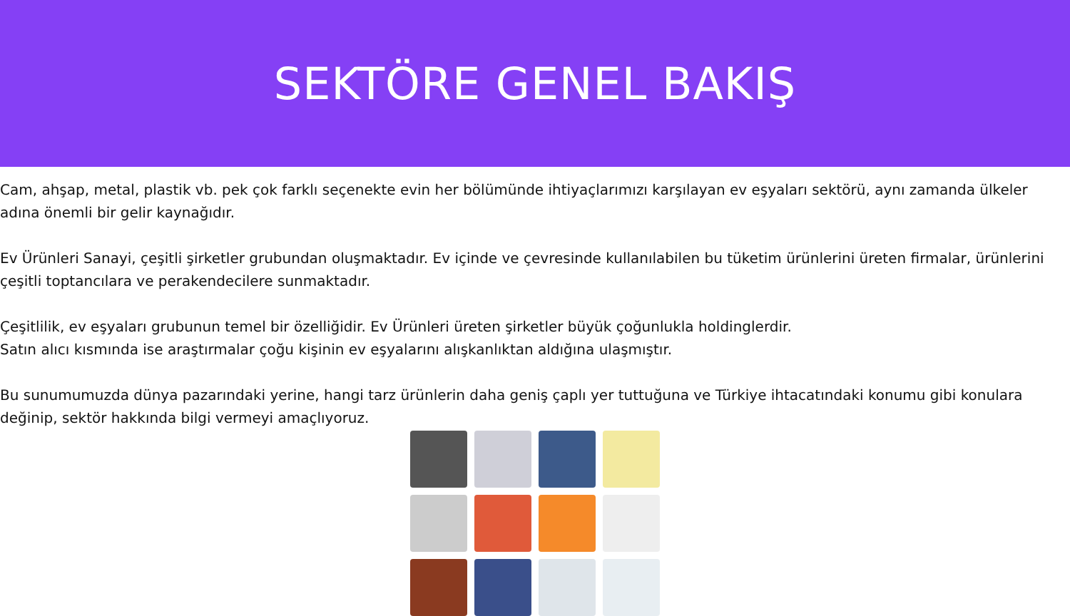SEKTÖRE GENEL BAKIŞ
Cam, ahşap, metal, plastik vb. pek çok farklı seçenekte evin her bölümünde ihtiyaçlarımızı karşılayan ev eşyaları sektörü, aynı zamanda ülkeler adına önemli bir gelir kaynağıdır.
Ev Ürünleri Sanayi, çeşitli şirketler grubundan oluşmaktadır. Ev içinde ve çevresinde kullanılabilen bu tüketim ürünlerini üreten firmalar, ürünlerini çeşitli toptancılara ve perakendecilere sunmaktadır.
Çeşitlilik, ev eşyaları grubunun temel bir özelliğidir. Ev Ürünleri üreten şirketler büyük çoğunlukla holdinglerdir.
Satın alıcı kısmında ise araştırmalar çoğu kişinin ev eşyalarını alışkanlıktan aldığına ulaşmıştır.
Bu sunumumuzda dünya pazarındaki yerine, hangi tarz ürünlerin daha geniş çaplı yer tuttuğuna ve Türkiye ihtacatındaki konumu gibi konulara değinip, sektör hakkında bilgi vermeyi amaçlıyoruz.